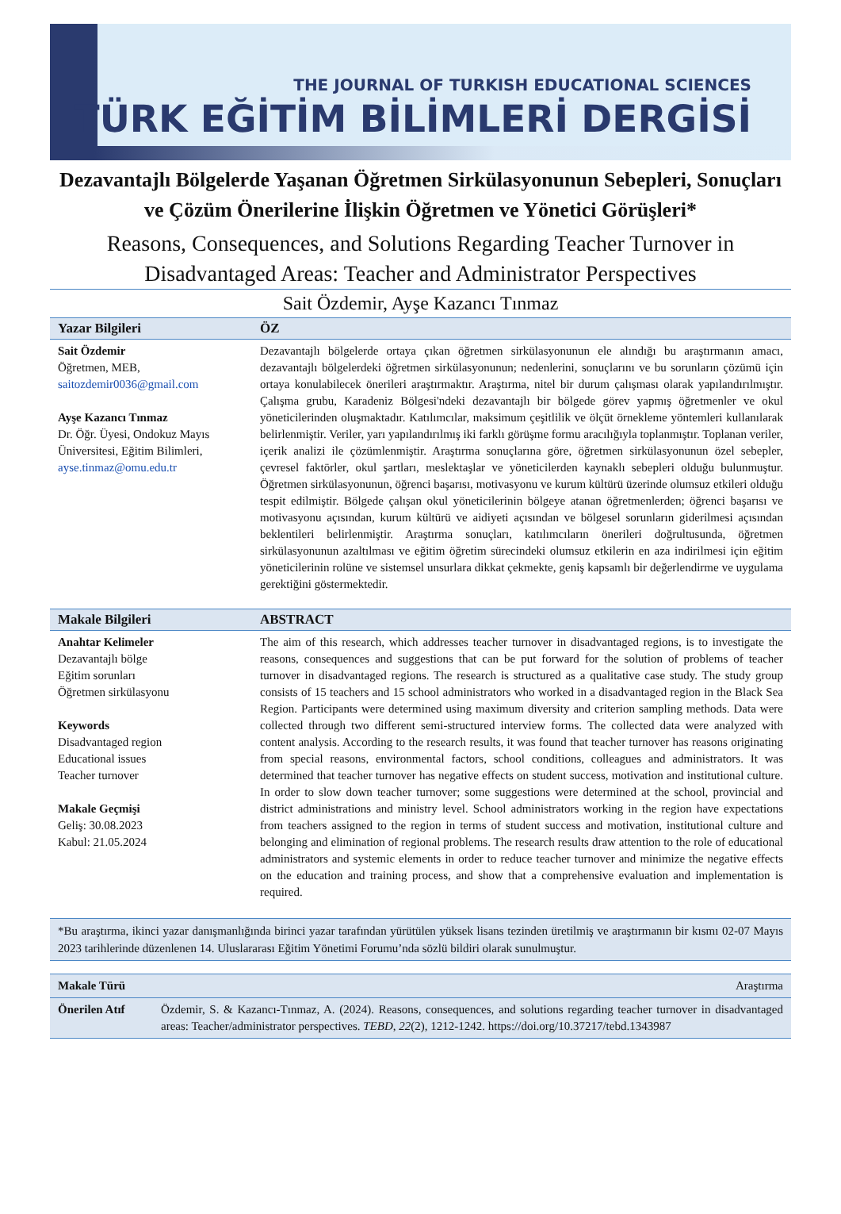THE JOURNAL OF TURKISH EDUCATIONAL SCIENCES
TÜRK EĞİTİM BİLİMLERİ DERGİSİ
Dezavantajlı Bölgelerde Yaşanan Öğretmen Sirkülasyonunun Sebepleri, Sonuçları ve Çözüm Önerilerine İlişkin Öğretmen ve Yönetici Görüşleri*
Reasons, Consequences, and Solutions Regarding Teacher Turnover in Disadvantaged Areas: Teacher and Administrator Perspectives
Sait Özdemir, Ayşe Kazancı Tınmaz
| Yazar Bilgileri | ÖZ |
| --- | --- |
| Sait Özdemir Öğretmen, MEB, saitozdemir0036@gmail.com Ayşe Kazancı Tınmaz Dr. Öğr. Üyesi, Ondokuz Mayıs Üniversitesi, Eğitim Bilimleri, ayse.tinmaz@omu.edu.tr | Dezavantajlı bölgelerde ortaya çıkan öğretmen sirkülasyonunun ele alındığı bu araştırmanın amacı, dezavantajlı bölgelerdeki öğretmen sirkülasyonunun; nedenlerini, sonuçlarını ve bu sorunların çözümü için ortaya konulabilecek önerileri araştırmaktır. Araştırma, nitel bir durum çalışması olarak yapılandırılmıştır. Çalışma grubu, Karadeniz Bölgesi'ndeki dezavantajlı bir bölgede görev yapmış öğretmenler ve okul yöneticilerinden oluşmaktadır. Katılımcılar, maksimum çeşitlilik ve ölçüt örnekleme yöntemleri kullanılarak belirlenmiştir. Veriler, yarı yapılandırılmış iki farklı görüşme formu aracılığıyla toplanmıştır. Toplanan veriler, içerik analizi ile çözümlenmiştir. Araştırma sonuçlarına göre, öğretmen sirkülasyonunun özel sebepler, çevresel faktörler, okul şartları, meslektaşlar ve yöneticilerden kaynaklı sebepleri olduğu bulunmuştur. Öğretmen sirkülasyonunun, öğrenci başarısı, motivasyonu ve kurum kültürü üzerinde olumsuz etkileri olduğu tespit edilmiştir. Bölgede çalışan okul yöneticilerinin bölgeye atanan öğretmenlerden; öğrenci başarısı ve motivasyonu açısından, kurum kültürü ve aidiyeti açısından ve bölgesel sorunların giderilmesi açısından beklentileri belirlenmiştir. Araştırma sonuçları, katılımcıların önerileri doğrultusunda, öğretmen sirkülasyonunun azaltılması ve eğitim öğretim sürecindeki olumsuz etkilerin en aza indirilmesi için eğitim yöneticilerinin rolüne ve sistemsel unsurlara dikkat çekmekte, geniş kapsamlı bir değerlendirme ve uygulama gerektiğini göstermektedir. |
| Makale Bilgileri | ABSTRACT |
| Anahtar Kelimeler Dezavantajlı bölge Eğitim sorunları Öğretmen sirkülasyonu Keywords Disadvantaged region Educational issues Teacher turnover Makale Geçmişi Geliş: 30.08.2023 Kabul: 21.05.2024 | The aim of this research, which addresses teacher turnover in disadvantaged regions, is to investigate the reasons, consequences and suggestions that can be put forward for the solution of problems of teacher turnover in disadvantaged regions. The research is structured as a qualitative case study. The study group consists of 15 teachers and 15 school administrators who worked in a disadvantaged region in the Black Sea Region. Participants were determined using maximum diversity and criterion sampling methods. Data were collected through two different semi-structured interview forms. The collected data were analyzed with content analysis. According to the research results, it was found that teacher turnover has reasons originating from special reasons, environmental factors, school conditions, colleagues and administrators. It was determined that teacher turnover has negative effects on student success, motivation and institutional culture. In order to slow down teacher turnover; some suggestions were determined at the school, provincial and district administrations and ministry level. School administrators working in the region have expectations from teachers assigned to the region in terms of student success and motivation, institutional culture and belonging and elimination of regional problems. The research results draw attention to the role of educational administrators and systemic elements in order to reduce teacher turnover and minimize the negative effects on the education and training process, and show that a comprehensive evaluation and implementation is required. |
*Bu araştırma, ikinci yazar danışmanlığında birinci yazar tarafından yürütülen yüksek lisans tezinden üretilmiş ve araştırmanın bir kısmı 02-07 Mayıs 2023 tarihlerinde düzenlenen 14. Uluslararası Eğitim Yönetimi Forumu’nda sözlü bildiri olarak sunulmuştur.
| Makale Türü | Araştırma |
| Önerilen Atıf | Özdemir, S. & Kazancı-Tınmaz, A. (2024). Reasons, consequences, and solutions regarding teacher turnover in disadvantaged areas: Teacher/administrator perspectives. TEBD , 22 (2), 1212-1242. https://doi.org/10.37217/tebd.1343987 |